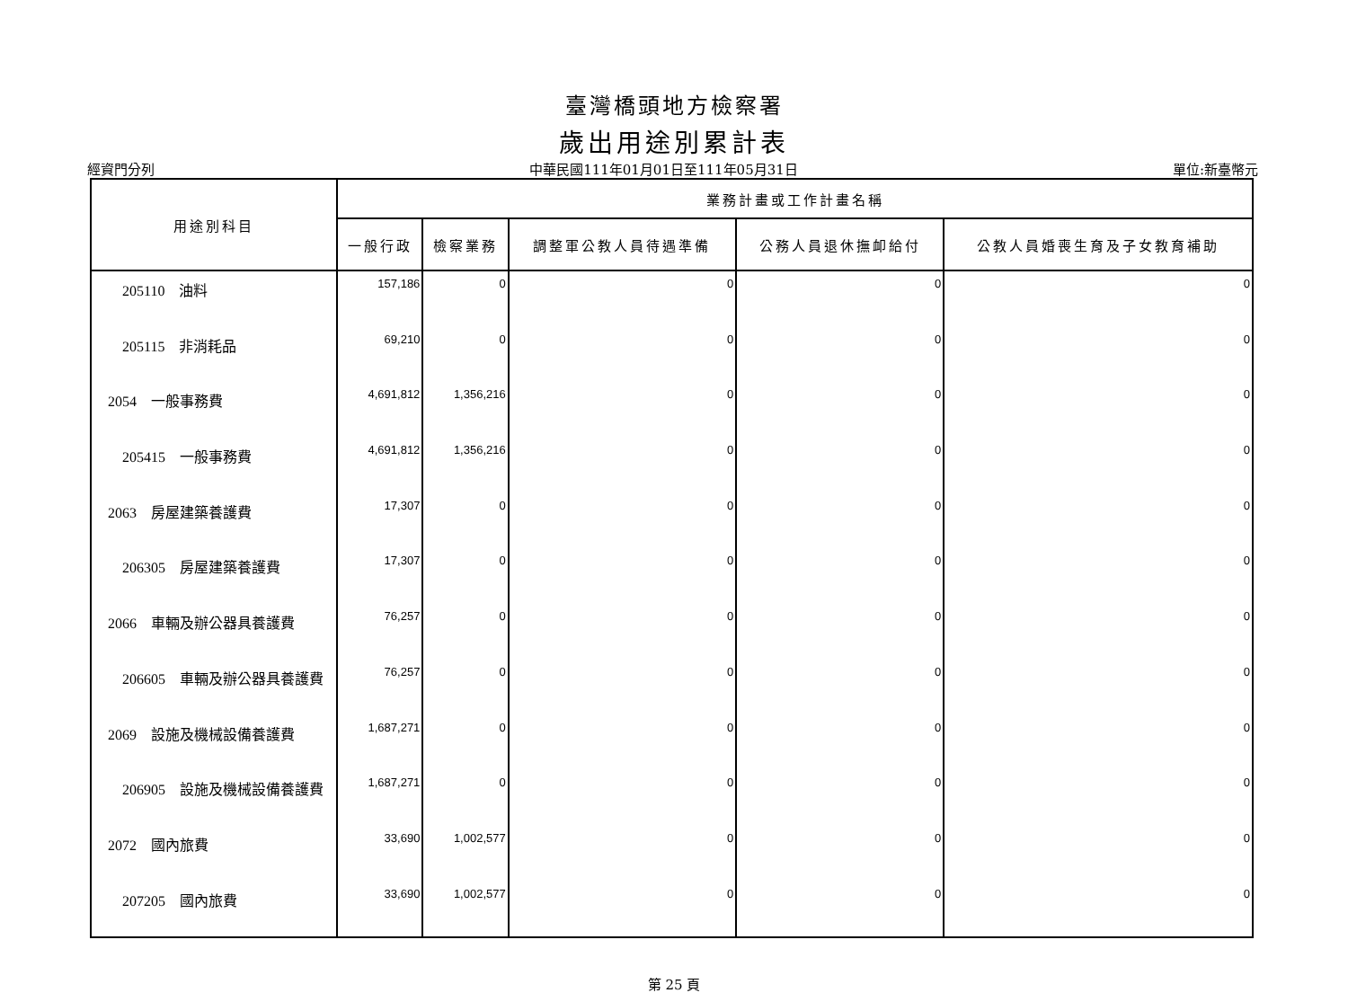臺灣橋頭地方檢察署
歲出用途別累計表
經資門分列 中華民國111年01月01日至111年05月31日 單位:新臺幣元
| 用途別科目 | 業務計畫或工作計畫名稱 | | | | |
| --- | --- | --- | --- | --- | --- |
| | 一般行政 | 檢察業務 | 調整軍公教人員待遇準備 | 公務人員退休撫卹給付 | 公教人員婚喪生育及子女教育補助 |
| 205110 油料 | 157,186 | 0 | 0 | 0 | 0 |
| 205115 非消耗品 | 69,210 | 0 | 0 | 0 | 0 |
| 2054 一般事務費 | 4,691,812 | 1,356,216 | 0 | 0 | 0 |
| 205415 一般事務費 | 4,691,812 | 1,356,216 | 0 | 0 | 0 |
| 2063 房屋建築養護費 | 17,307 | 0 | 0 | 0 | 0 |
| 206305 房屋建築養護費 | 17,307 | 0 | 0 | 0 | 0 |
| 2066 車輛及辦公器具養護費 | 76,257 | 0 | 0 | 0 | 0 |
| 206605 車輛及辦公器具養護費 | 76,257 | 0 | 0 | 0 | 0 |
| 2069 設施及機械設備養護費 | 1,687,271 | 0 | 0 | 0 | 0 |
| 206905 設施及機械設備養護費 | 1,687,271 | 0 | 0 | 0 | 0 |
| 2072 國內旅費 | 33,690 | 1,002,577 | 0 | 0 | 0 |
| 207205 國內旅費 | 33,690 | 1,002,577 | 0 | 0 | 0 |
第 25 頁